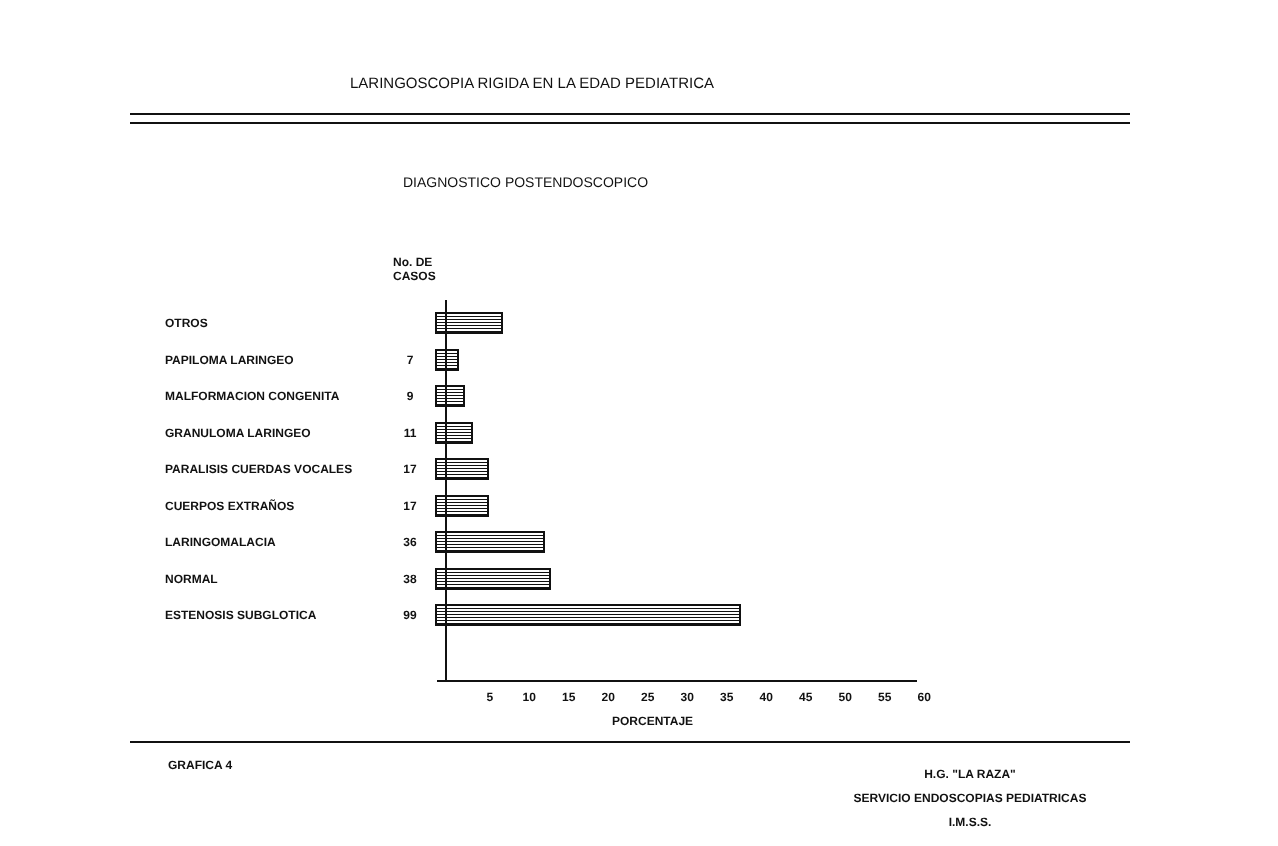LARINGOSCOPIA RIGIDA EN LA EDAD PEDIATRICA
DIAGNOSTICO POSTENDOSCOPICO
No. DE
CASOS
OTROS
PAPILOMA LARINGEO 7
MALFORMACION CONGENITA 9
GRANULOMA LARINGEO 11
PARALISIS CUERDAS VOCALES 17
CUERPOS EXTRAÑOS 17
LARINGOMALACIA 36
NORMAL 38
ESTENOSIS SUBGLOTICA 99
5 10 15 20 25 30 35 40 45 50 55 60
PORCENTAJE
GRAFICA 4
H.G. "LA RAZA"
SERVICIO ENDOSCOPIAS PEDIATRICAS
I.M.S.S.